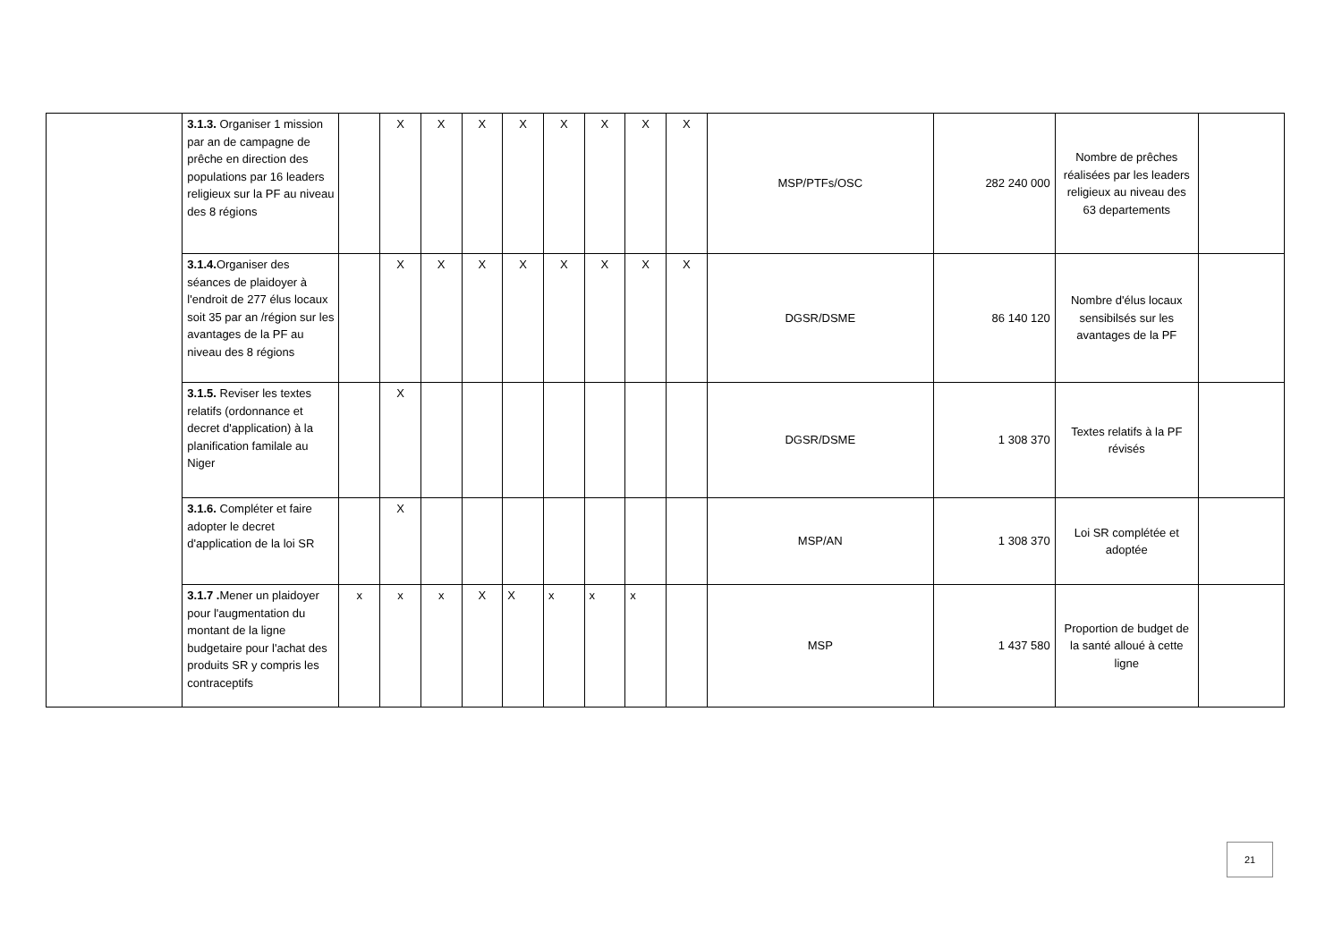| | 3.1.3. Organiser 1 mission par an de campagne de prêche en direction des populations par 16 leaders religieux sur la PF au niveau des 8 régions | | X | X | X | X | X | X | X | X | MSP/PTFs/OSC | 282 240 000 | Nombre de prêches réalisées par les leaders religieux au niveau des 63 departements | |
| | 3.1.4. Organiser des séances de plaidoyer à l'endroit de 277 élus locaux soit 35 par an /région sur les avantages de la PF au niveau des 8 régions | | X | X | X | X | X | X | X | X | DGSR/DSME | 86 140 120 | Nombre d'élus locaux sensibilsés sur les avantages de la PF | |
| | 3.1.5. Reviser les textes relatifs (ordonnance et decret d'application) à la planification familale au Niger | | X | | | | | | | | DGSR/DSME | 1 308 370 | Textes relatifs à la PF révisés | |
| | 3.1.6. Compléter et faire adopter le decret d'application de la loi SR | | X | | | | | | | | MSP/AN | 1 308 370 | Loi SR complétée et adoptée | |
| | 3.1.7 . Mener un plaidoyer pour l'augmentation du montant de la ligne budgetaire pour l'achat des produits SR y compris les contraceptifs | x | x | x | X | X | x | x | x | | MSP | 1 437 580 | Proportion de budget de la santé alloué à cette ligne | |
21